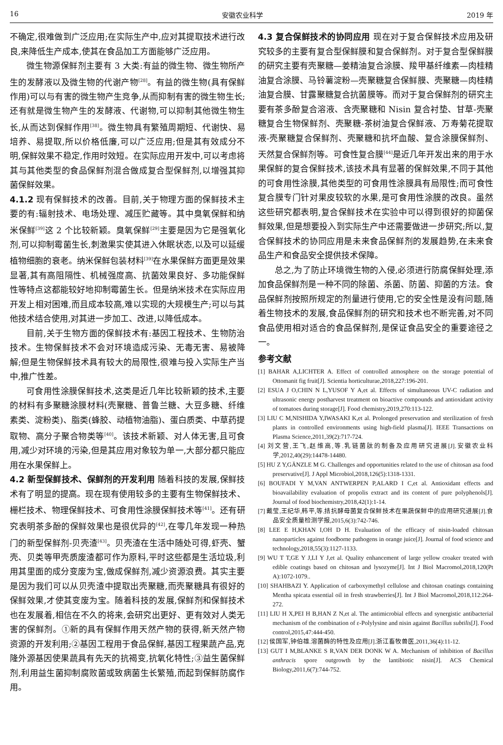16 安徽农业科学 2019 年
不确定,很难做到广泛应用;在实际生产中,应对其提取技术进行改良,来降低生产成本,使其在食品加工方面能够广泛应用。
微生物源保鲜剂主要有 3 大类:有益的微生物、微生物所产生的发酵液以及微生物的代谢产物<sup>[28]</sup>。有益的微生物(具有保鲜作用)可以与有害的微生物产生竞争,从而抑制有害的微生物生长;还有就是微生物产生的发酵液、代谢物,可以抑制其他微生物生长,从而达到保鲜作用<sup>[38]</sup>。微生物具有繁殖周期短、代谢快、易培养、易提取,所以价格低廉,可以广泛应用;但是其有效成分不明,保鲜效果不稳定,作用时效短。在实际应用开发中,可以考虑将其与其他类型的食品保鲜剂混合做成复合型保鲜剂,以增强其抑菌保鲜效果。
4.1.2 现有保鲜技术的改善。目前,关于物理方面的保鲜技术主要的有:辐射技术、电场处理、减压贮藏等。其中臭氧保鲜和纳米保鲜<sup>[39]</sup>这 2 个比较新颖。臭氧保鲜<sup>[29]</sup>主要是因为它是强氧化剂,可以抑制霉菌生长,刺激果实使其进入休眠状态,以及可以延缓植物细胞的衰老。纳米保鲜包装材料<sup>[39]</sup>在水果保鲜方面更是效果显著,其有高阻隔性、机械强度高、抗菌效果良好、多功能保鲜性等特点这都能较好地抑制霉菌生长。但是纳米技术在实际应用开发上相对困难,而且成本较高,难以实现的大规模生产;可以与其他技术结合使用,对其进一步加工、改进,以降低成本。
目前,关于生物方面的保鲜技术有:基因工程技术、生物防治技术。生物保鲜技术不会对环境造成污染、无毒无害、易被降解;但是生物保鲜技术具有较大的局限性,很难与投入实际生产当中,推广性差。
可食用性涂膜保鲜技术,这类是近几年比较新颖的技术,主要的材料有多聚糖涂膜材料(壳聚糖、普鲁兰糖、大豆多糖、纤维素类、淀粉类)、脂类(蜂胶、动植物油脂)、蛋白质类、中草药提取物、高分子聚合物类等<sup>[40]</sup>。该技术新颖、对人体无害,且可食用,减少对环境的污染,但是其应用对象较为单一,大部分都只能应用在水果保鲜上。
4.2 新型保鲜技术、保鲜剂的开发利用 随着科技的发展,保鲜技术有了明显的提高。现在现有使用较多的主要有生物保鲜技术、栅栏技术、物理保鲜技术、可食用性涂膜保鲜技术等<sup>[41]</sup>。还有研究表明茶多酚的保鲜效果也是很优异的<sup>[42]</sup>,在零几年发现一种热门的新型保鲜剂-贝壳渣<sup>[43]</sup>。贝壳渣在生活中随处可得,虾壳、蟹壳、贝类等甲壳质废渣都可作为原料,平时这些都是生活垃圾,利用其里面的成分变废为宝,做成保鲜剂,减少资源浪费。其实主要是因为我们可以从贝壳渣中提取出壳聚糖,而壳聚糖具有很好的保鲜效果,才使其变废为宝。随着科技的发展,保鲜剂和保鲜技术也在发展着,相信在不久的将来,会研究出更好、更有效对人类无害的保鲜剂。①新的具有保鲜作用天然产物的获得,新天然产物资源的开发利用;②基因工程用于食品保鲜,基因工程果蔬产品,克隆外源基因使果蔬具有先天的抗褐变,抗氧化特性;③益生菌保鲜剂,利用益生菌抑制腐败菌或致病菌生长繁殖,而起到保鲜防腐作用。
4.3 复合保鲜技术的协同应用 现在对于复合保鲜技术应用及研究较多的主要有复合型保鲜膜和复合保鲜剂。对于复合型保鲜膜的研究主要有壳聚糖—姜精油复合涂膜、羧甲基纤维素—肉桂精油复合涂膜、马铃薯淀粉—壳聚糖复合保鲜膜、壳聚糖—肉桂精油复合膜、甘露聚糖复合抗菌膜等。而对于复合保鲜剂的研究主要有茶多酚复合溶液、含壳聚糖和 Nisin 复合衬垫、甘草-壳聚糖复合生物保鲜剂、壳聚糖-茶树油复合保鲜液、万寿菊花提取液-壳聚糖复合保鲜剂、壳聚糖和抗坏血酸、复合涂膜保鲜剂、天然复合保鲜剂等。可食性复合膜<sup>[44]</sup>是近几年开发出来的用于水果保鲜的复合保鲜技术,该技术具有显著的保鲜效果,不同于其他的可食用性涂膜,其他类型的可食用性涂膜具有局限性;而可食性复合膜专门针对果皮较软的水果,是可食用性涂膜的改良。虽然这些研究都表明,复合保鲜技术在实验中可以得到很好的抑菌保鲜效果,但是想要投入到实际生产中还需要做进一步研究;所以,复合保鲜技术的协同应用是未来食品保鲜剂的发展趋势,在未来食品生产和食品安全提供技术保障。
总之,为了防止环境微生物的入侵,必须进行防腐保鲜处理,添加食品保鲜剂是一种不同的除菌、杀菌、防菌、抑菌的方法。食品保鲜剂按照所规定的剂量进行使用,它的安全性是没有问题,随着生物技术的发展,食品保鲜剂的研究和技术也不断完善,对不同食品使用相对适合的食品保鲜剂,是保证食品安全的重要途径之一。
参考文献
[1] BAHAR A,LICHTER A. Effect of controlled atmosphere on the storage potential of Ottomanit fig fruit[J]. Scientia horticulturae,2018,227:196-201.
[2] ESUA J O,CHIN N L,YUSOF Y A,et al. Effects of simultaneous UV-C radiation and ultrasonic energy postharvest treatment on bioactive compounds and antioxidant activity of tomatoes during storage[J]. Food chemistry,2019,270:113-122.
[3] LIU C M,NISHIDA Y,IWASAKI K,et al. Prolonged preservation and sterilization of fresh plants in controlled environments using high-field plasma[J]. IEEE Transactions on Plasma Science,2011,39(2):717-724.
[4] 刘文营,王飞,赵维高,等.乳链菌肽的制备及应用研究进展[J].安徽农业科学,2012,40(29):14478-14480.
[5] HU Z Y,GÄNZLE M G. Challenges and opportunities related to the use of chitosan asa food preservative[J]. J Appl Microbiol,2018,126(5):1318-1331.
[6] BOUFADI Y M,VAN ANTWERPEN P,ALARD I C,et al. Antioxidant effects and bioavailability evaluation of propolis extract and its content of pure polyphenols[J]. Journal of food biochemistry,2018,42(1):1-14.
[7] 戴莹,王纪华,韩平,等.拮抗酵母菌复合保鲜技术在果蔬保鲜中的应用研究进展[J].食品安全质量检测学报,2015,6(3):742-746.
[8] LEE E H,KHAN I,OH D H. Evaluation of the efficacy of nisin-loaded chitosan nanoparticles against foodborne pathogens in orange juice[J]. Journal of food science and technology,2018,55(3):1127-1133.
[9] WU T T,GE Y J,LI Y J,et al. Quality enhancement of large yellow croaker treated with edible coatings based on chitosan and lysozyme[J]. Int J Biol Macromol,2018,120(Pt A):1072-1079..
[10] SHAHBAZI Y. Application of carboxymethyl cellulose and chitosan coatings containing Mentha spicata essential oil in fresh strawberries[J]. Int J Biol Macromol,2018,112:264-272.
[11] LIU H X,PEI H B,HAN Z N,et al. The antimicrobial effects and synergistic antibacterial mechanism of the combination of ε-Polylysine and nisin against Bacillus subtilis[J]. Food control,2015,47:444-450.
[12] 侯国军,钟伯雄.溶菌酶的特性及应用[J].浙江畜牧兽医,2011,36(4):11-12.
[13] GUT I M,BLANKE S R,VAN DER DONK W A. Mechanism of inhibition of Bacillus anthracis spore outgrowth by the lantibiotic nisin[J]. ACS Chemical Biology,2011,6(7):744-752.